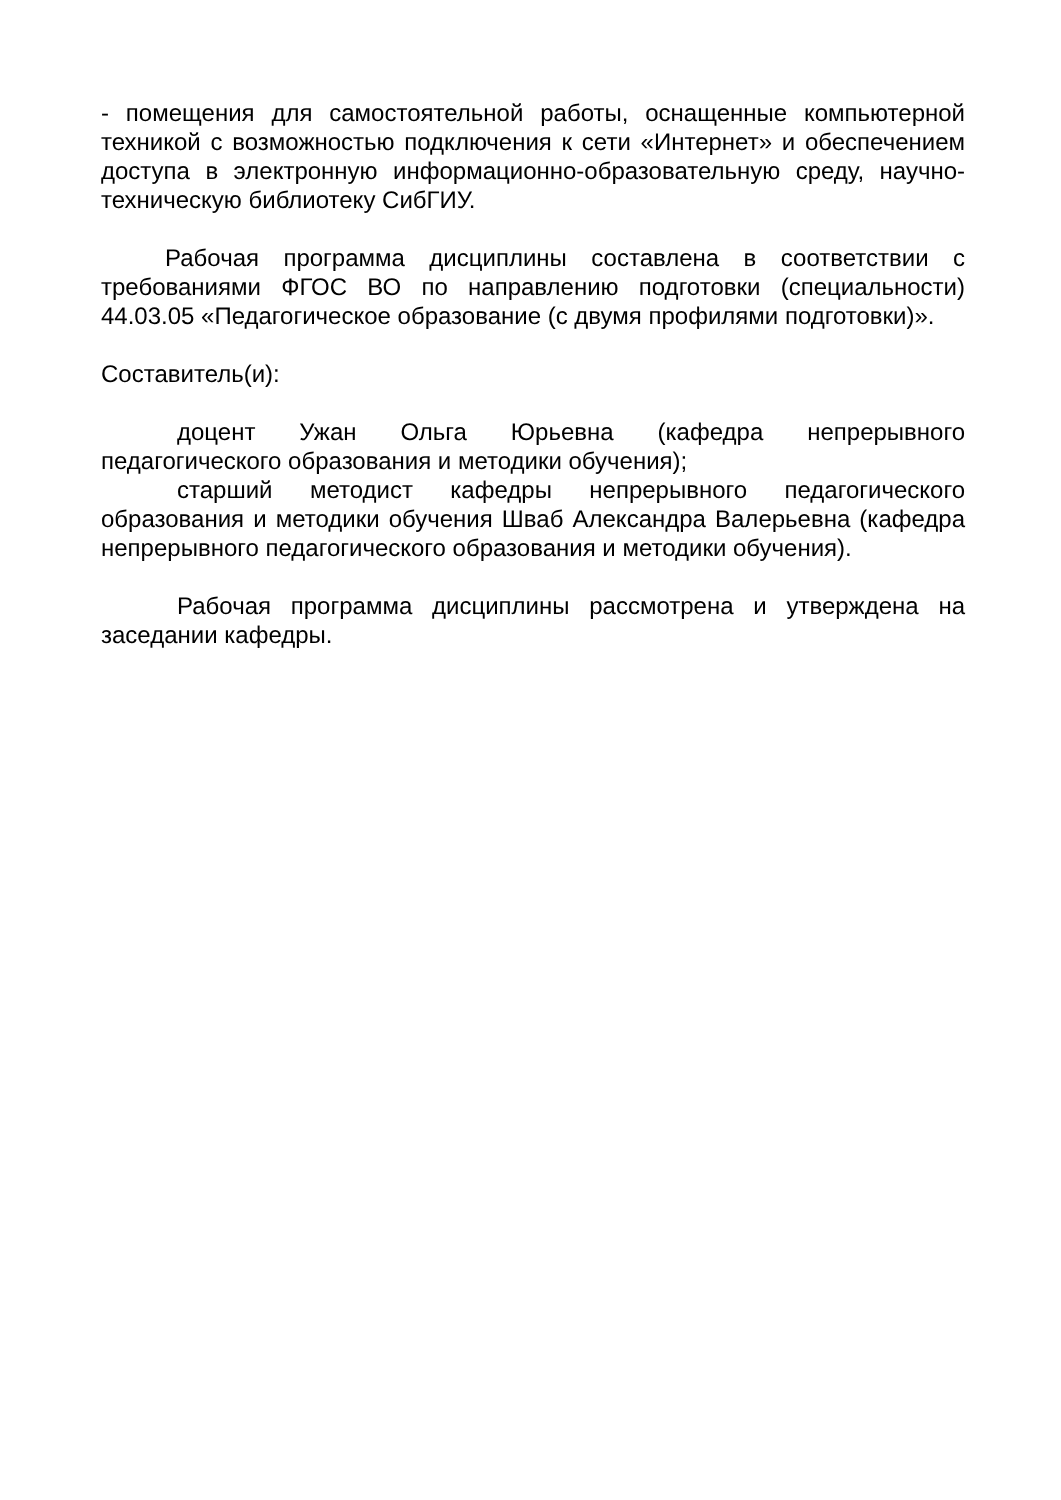- помещения для самостоятельной работы, оснащенные компьютерной техникой с возможностью подключения к сети «Интернет» и обеспечением доступа в электронную информационно-образовательную среду, научно-техническую библиотеку СибГИУ.
Рабочая программа дисциплины составлена в соответствии с требованиями ФГОС ВО по направлению подготовки (специальности) 44.03.05 «Педагогическое образование (с двумя профилями подготовки)».
Составитель(и):
доцент Ужан Ольга Юрьевна (кафедра непрерывного педагогического образования и методики обучения);
старший методист кафедры непрерывного педагогического образования и методики обучения Шваб Александра Валерьевна (кафедра непрерывного педагогического образования и методики обучения).
Рабочая программа дисциплины рассмотрена и утверждена на заседании кафедры.